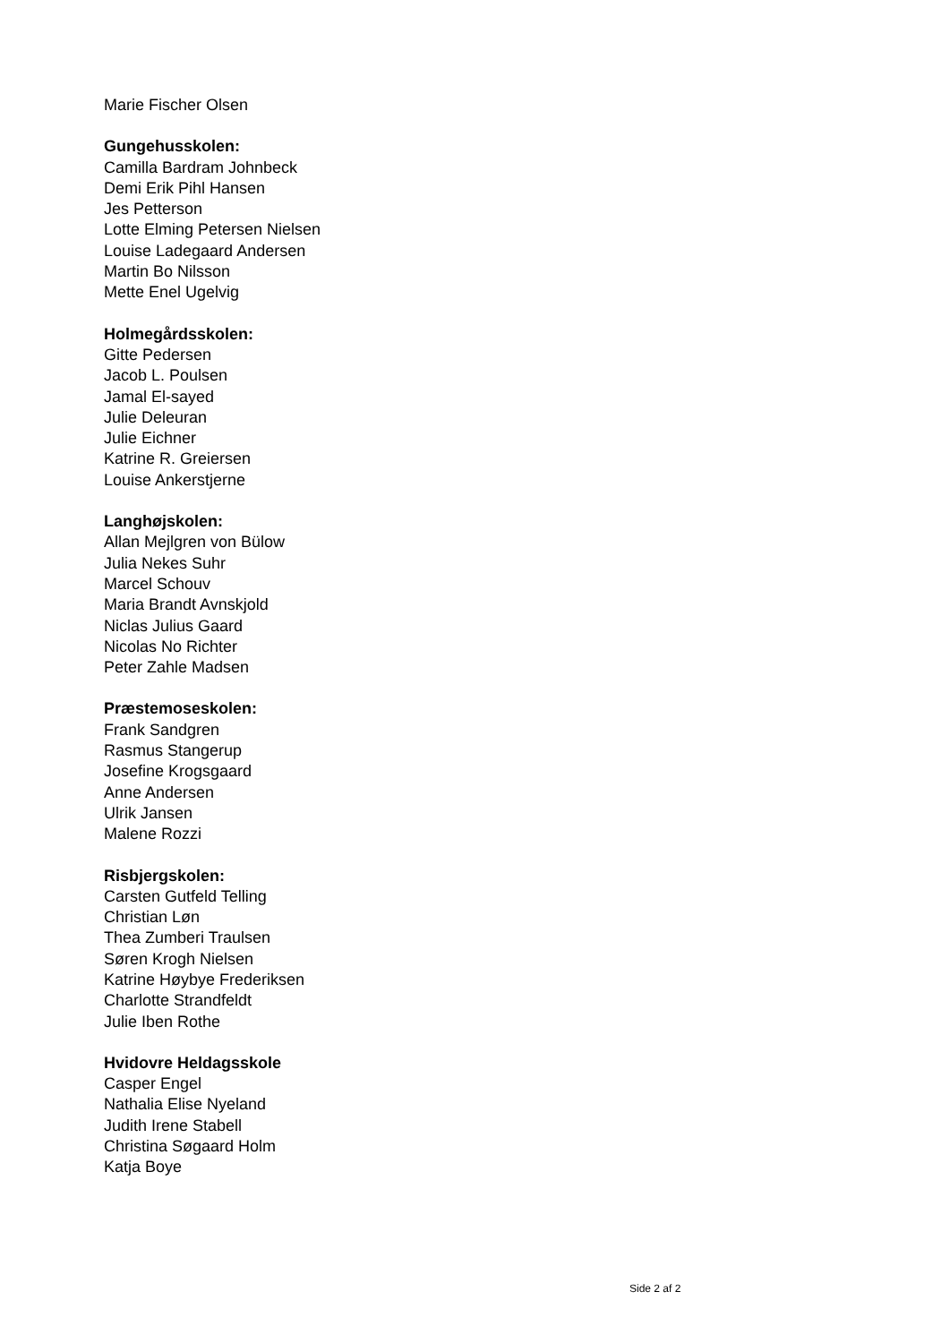Marie Fischer Olsen
Gungehusskolen:
Camilla Bardram Johnbeck
Demi Erik Pihl Hansen
Jes Petterson
Lotte Elming Petersen Nielsen
Louise Ladegaard Andersen
Martin Bo Nilsson
Mette Enel Ugelvig
Holmegårdsskolen:
Gitte Pedersen
Jacob L. Poulsen
Jamal El-sayed
Julie Deleuran
Julie Eichner
Katrine R. Greiersen
Louise Ankerstjerne
Langhøjskolen:
Allan Mejlgren von Bülow
Julia Nekes Suhr
Marcel Schouv
Maria Brandt Avnskjold
Niclas Julius Gaard
Nicolas No Richter
Peter Zahle Madsen
Præstemoseskolen:
Frank Sandgren
Rasmus Stangerup
Josefine Krogsgaard
Anne Andersen
Ulrik Jansen
Malene Rozzi
Risbjergskolen:
Carsten Gutfeld Telling
Christian Løn
Thea Zumberi Traulsen
Søren Krogh Nielsen
Katrine Høybye Frederiksen
Charlotte Strandfeldt
Julie Iben Rothe
Hvidovre Heldagsskole
Casper Engel
Nathalia Elise Nyeland
Judith Irene Stabell
Christina Søgaard Holm
Katja Boye
Side 2 af 2